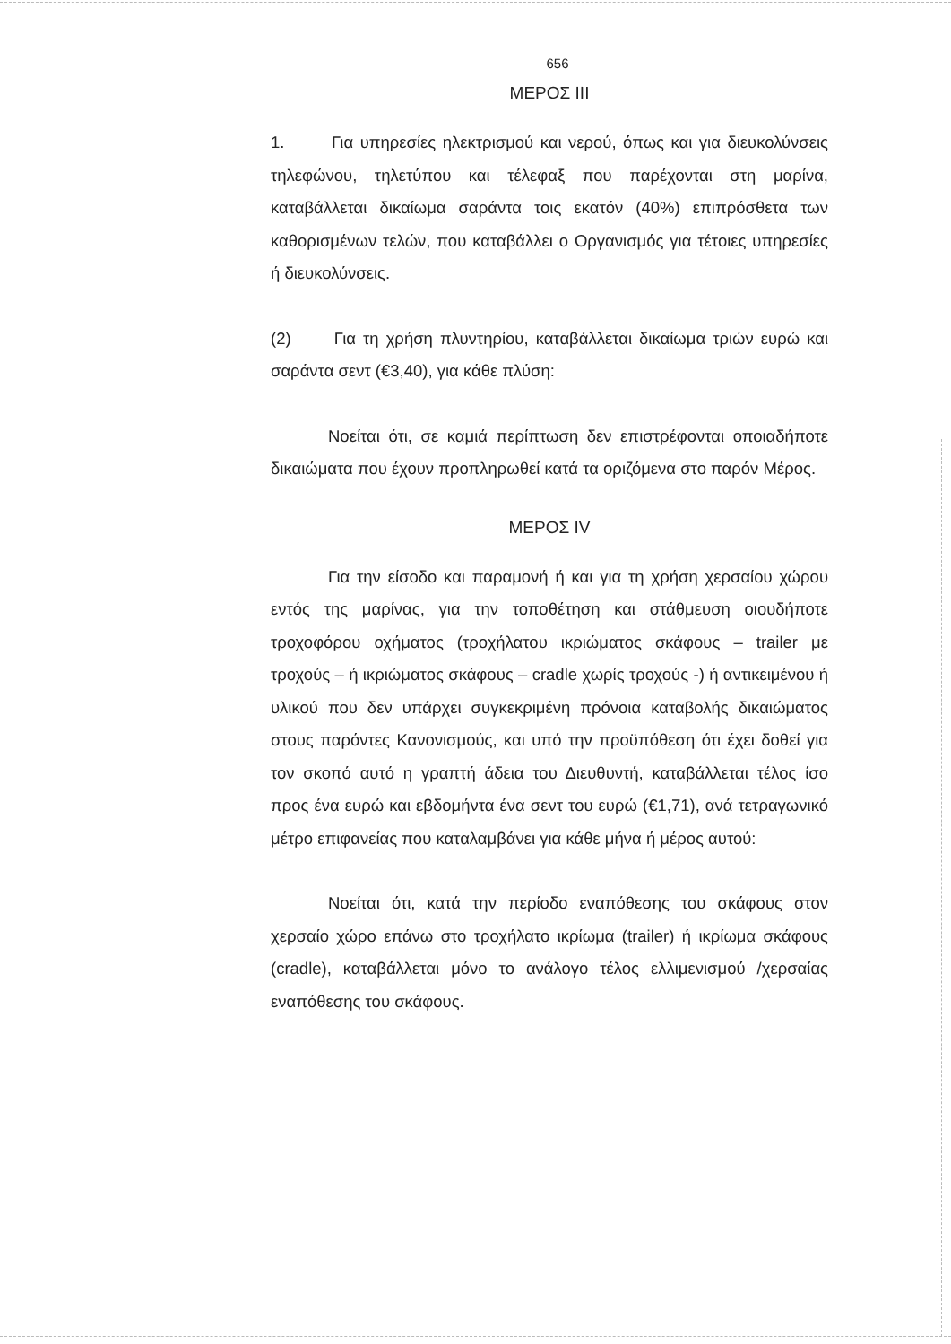656
ΜΕΡΟΣ ΙΙΙ
1. Για υπηρεσίες ηλεκτρισμού και νερού, όπως και για διευκολύνσεις τηλεφώνου, τηλετύπου και τέλεφαξ που παρέχονται στη μαρίνα, καταβάλλεται δικαίωμα σαράντα τοις εκατόν (40%) επιπρόσθετα των καθορισμένων τελών, που καταβάλλει ο Οργανισμός για τέτοιες υπηρεσίες ή διευκολύνσεις.
(2) Για τη χρήση πλυντηρίου, καταβάλλεται δικαίωμα τριών ευρώ και σαράντα σεντ (€3,40), για κάθε πλύση:
Νοείται ότι, σε καμιά περίπτωση δεν επιστρέφονται οποιαδήποτε δικαιώματα που έχουν προπληρωθεί κατά τα οριζόμενα στο παρόν Μέρος.
ΜΕΡΟΣ ΙV
Για την είσοδο και παραμονή ή και για τη χρήση χερσαίου χώρου εντός της μαρίνας, για την τοποθέτηση και στάθμευση οιουδήποτε τροχοφόρου οχήματος (τροχήλατου ικριώματος σκάφους – trailer με τροχούς – ή ικριώματος σκάφους – cradle χωρίς τροχούς -) ή αντικειμένου ή υλικού που δεν υπάρχει συγκεκριμένη πρόνοια καταβολής δικαιώματος στους παρόντες Κανονισμούς, και υπό την προϋπόθεση ότι έχει δοθεί για τον σκοπό αυτό η γραπτή άδεια του Διευθυντή, καταβάλλεται τέλος ίσο προς ένα ευρώ και εβδομήντα ένα σεντ του ευρώ (€1,71), ανά τετραγωνικό μέτρο επιφανείας που καταλαμβάνει για κάθε μήνα ή μέρος αυτού:
Νοείται ότι, κατά την περίοδο εναπόθεσης του σκάφους στον χερσαίο χώρο επάνω στο τροχήλατο ικρίωμα (trailer) ή ικρίωμα σκάφους (cradle), καταβάλλεται μόνο το ανάλογο τέλος ελλιμενισμού /χερσαίας εναπόθεσης του σκάφους.